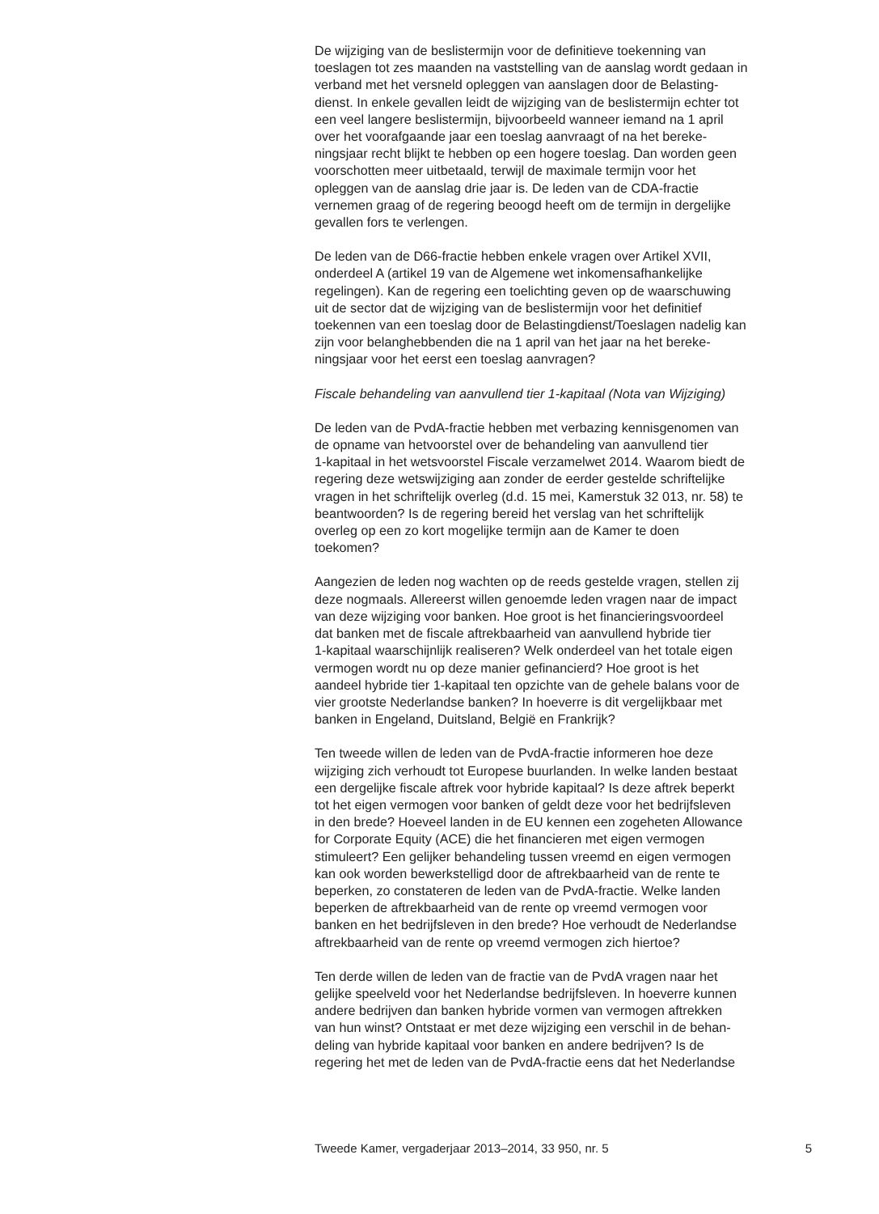De wijziging van de beslistermijn voor de definitieve toekenning van toeslagen tot zes maanden na vaststelling van de aanslag wordt gedaan in verband met het versneld opleggen van aanslagen door de Belasting- dienst. In enkele gevallen leidt de wijziging van de beslistermijn echter tot een veel langere beslistermijn, bijvoorbeeld wanneer iemand na 1 april over het voorafgaande jaar een toeslag aanvraagt of na het bereke- ningsjaar recht blijkt te hebben op een hogere toeslag. Dan worden geen voorschotten meer uitbetaald, terwijl de maximale termijn voor het opleggen van de aanslag drie jaar is. De leden van de CDA-fractie vernemen graag of de regering beoogd heeft om de termijn in dergelijke gevallen fors te verlengen.
De leden van de D66-fractie hebben enkele vragen over Artikel XVII, onderdeel A (artikel 19 van de Algemene wet inkomensafhankelijke regelingen). Kan de regering een toelichting geven op de waarschuwing uit de sector dat de wijziging van de beslistermijn voor het definitief toekennen van een toeslag door de Belastingdienst/Toeslagen nadelig kan zijn voor belanghebbenden die na 1 april van het jaar na het bereke- ningsjaar voor het eerst een toeslag aanvragen?
Fiscale behandeling van aanvullend tier 1-kapitaal (Nota van Wijziging)
De leden van de PvdA-fractie hebben met verbazing kennisgenomen van de opname van hetvoorstel over de behandeling van aanvullend tier 1-kapitaal in het wetsvoorstel Fiscale verzamelwet 2014. Waarom biedt de regering deze wetswijziging aan zonder de eerder gestelde schriftelijke vragen in het schriftelijk overleg (d.d. 15 mei, Kamerstuk 32 013, nr. 58) te beantwoorden? Is de regering bereid het verslag van het schriftelijk overleg op een zo kort mogelijke termijn aan de Kamer te doen toekomen?
Aangezien de leden nog wachten op de reeds gestelde vragen, stellen zij deze nogmaals. Allereerst willen genoemde leden vragen naar de impact van deze wijziging voor banken. Hoe groot is het financieringsvoordeel dat banken met de fiscale aftrekbaarheid van aanvullend hybride tier 1-kapitaal waarschijnlijk realiseren? Welk onderdeel van het totale eigen vermogen wordt nu op deze manier gefinancierd? Hoe groot is het aandeel hybride tier 1-kapitaal ten opzichte van de gehele balans voor de vier grootste Nederlandse banken? In hoeverre is dit vergelijkbaar met banken in Engeland, Duitsland, België en Frankrijk?
Ten tweede willen de leden van de PvdA-fractie informeren hoe deze wijziging zich verhoudt tot Europese buurlanden. In welke landen bestaat een dergelijke fiscale aftrek voor hybride kapitaal? Is deze aftrek beperkt tot het eigen vermogen voor banken of geldt deze voor het bedrijfsleven in den brede? Hoeveel landen in de EU kennen een zogeheten Allowance for Corporate Equity (ACE) die het financieren met eigen vermogen stimuleert? Een gelijker behandeling tussen vreemd en eigen vermogen kan ook worden bewerkstelligd door de aftrekbaarheid van de rente te beperken, zo constateren de leden van de PvdA-fractie. Welke landen beperken de aftrekbaarheid van de rente op vreemd vermogen voor banken en het bedrijfsleven in den brede? Hoe verhoudt de Nederlandse aftrekbaarheid van de rente op vreemd vermogen zich hiertoe?
Ten derde willen de leden van de fractie van de PvdA vragen naar het gelijke speelveld voor het Nederlandse bedrijfsleven. In hoeverre kunnen andere bedrijven dan banken hybride vormen van vermogen aftrekken van hun winst? Ontstaat er met deze wijziging een verschil in de behan- deling van hybride kapitaal voor banken en andere bedrijven? Is de regering het met de leden van de PvdA-fractie eens dat het Nederlandse
Tweede Kamer, vergaderjaar 2013–2014, 33 950, nr. 5 5